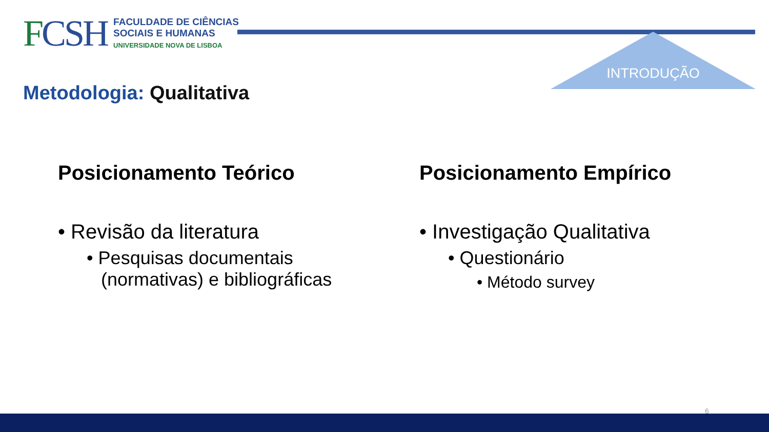FCSH
FACULDADE DE CIÊNCIAS
SOCIAIS E HUMANAS
UNIVERSIDADE NOVA DE LISBOA
INTRODUÇÃO
Metodologia: Qualitativa
Posicionamento Teórico
• Revisão da literatura
• Pesquisas documentais (normativas) e bibliográficas
Posicionamento Empírico
• Investigação Qualitativa
• Questionário
• Método survey
6